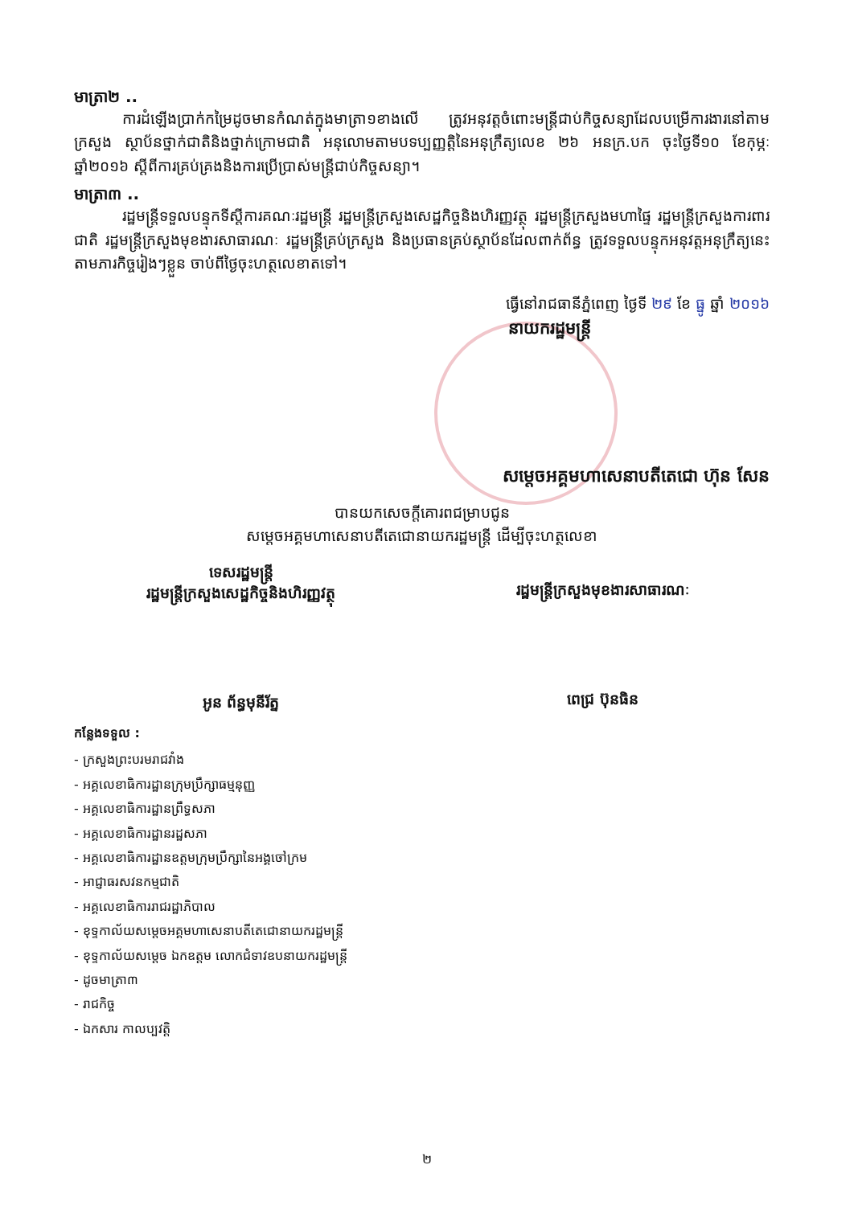មាត្រា២ ..
ការដំឡើងប្រាក់កម្រៃដូចមានកំណត់ក្នុងមាត្រា១ខាងលើ ត្រូវអនុវត្តចំពោះមន្ត្រីជាប់កិច្ចសន្យាដែលបម្រើការងារនៅតាមក្រសួង ស្ថាប័នថ្នាក់ជាតិនិងថ្នាក់ក្រោមជាតិ អនុលោមតាមបទប្បញ្ញត្តិនៃអនុក្រឹត្យលេខ ២៦ អនក្រ.បក ចុះថ្ងៃទី១០ ខែកុម្ភៈ ឆ្នាំ២០១៦ ស្តីពីការគ្រប់គ្រងនិងការប្រើប្រាស់មន្ត្រីជាប់កិច្ចសន្យា។
មាត្រា៣ ..
រដ្ឋមន្ត្រីទទួលបន្ទុកទីស្តីការគណៈរដ្ឋមន្ត្រី រដ្ឋមន្ត្រីក្រសួងសេដ្ឋកិច្ចនិងហិរញ្ញវត្ថុ រដ្ឋមន្ត្រីក្រសួងមហាផ្ទៃ រដ្ឋមន្ត្រីក្រសួងការពារជាតិ រដ្ឋមន្ត្រីក្រសួងមុខងារសាធារណៈ រដ្ឋមន្ត្រីគ្រប់ក្រសួង និងប្រធានគ្រប់ស្ថាប័នដែលពាក់ព័ន្ធ ត្រូវទទួលបន្ទុកអនុវត្តអនុក្រឹត្យនេះតាមភារកិច្ចរៀងៗខ្លួន ចាប់ពីថ្ងៃចុះហត្ថលេខាតទៅ។
ធ្វើនៅរាជធានីភ្នំពេញ ថ្ងៃទី ២៩ ខែ ធ្នូ ឆ្នាំ ២០១៦
នាយករដ្ឋមន្ត្រី
សម្តេចអគ្គមហាសេនាបតីតេជោ ហ៊ុន សែន
បានយកសេចក្តីគោរពជម្រាបជូន
សម្តេចអគ្គមហាសេនាបតីតេជោនាយករដ្ឋមន្ត្រី ដើម្បីចុះហត្ថលេខា
ទេសរដ្ឋមន្ត្រី
រដ្ឋមន្ត្រីក្រសួងសេដ្ឋកិច្ចនិងហិរញ្ញវត្ថុ
អូន ព័ន្ធមុនីរ័ត្ន
រដ្ឋមន្ត្រីក្រសួងមុខងារសាធារណៈ
ពេជ្រ ប៊ុនធិន
កន្លែងទទួល :
- ក្រសួងព្រះបរមរាជវាំង
- អគ្គលេខាធិការដ្ឋានក្រុមប្រឹក្សាធម្មនុញ្ញ
- អគ្គលេខាធិការដ្ឋានព្រឹទ្ធសភា
- អគ្គលេខាធិការដ្ឋានរដ្ឋសភា
- អគ្គលេខាធិការដ្ឋានឧត្តមក្រុមប្រឹក្សានៃអង្គចៅក្រម
- អាជ្ញាធរសវនកម្មជាតិ
- អគ្គលេខាធិការរាជរដ្ឋាភិបាល
- ខុទ្ទកាល័យសម្តេចអគ្គមហាសេនាបតីតេជោនាយករដ្ឋមន្ត្រី
- ខុទ្ទកាល័យសម្តេច ឯកឧត្តម លោកជំទាវឧបនាយករដ្ឋមន្ត្រី
- ដូចមាត្រា៣
- រាជកិច្ច
- ឯកសារ កាលប្បវត្តិ
២